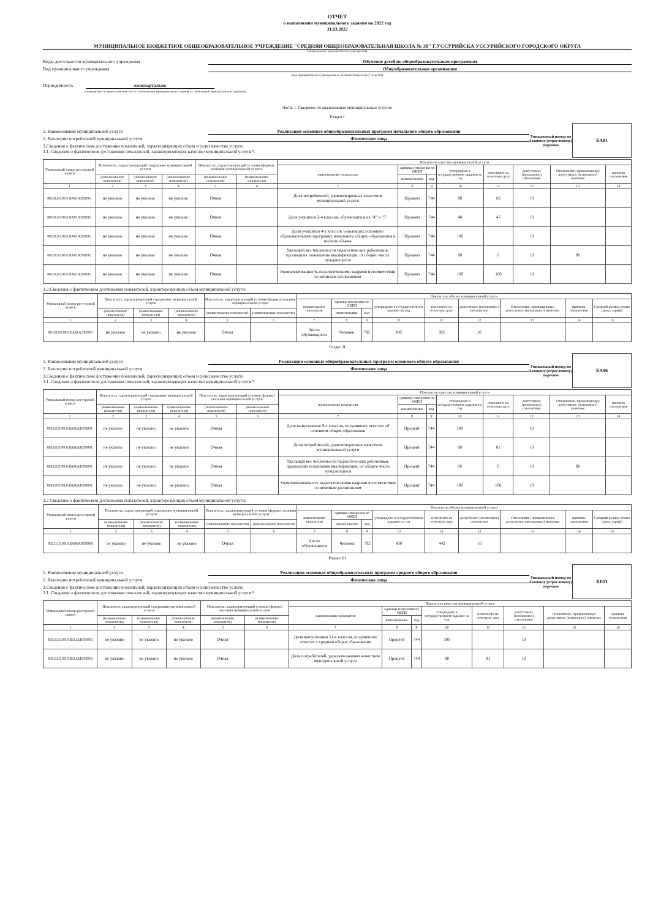ОТЧЕТ
о выполнении муниципального задания на 2022 год
31.03.2022
МУНИЦИПАЛЬНОЕ БЮДЖЕТНОЕ ОБЩЕОБРАЗОВАТЕЛЬНОЕ УЧРЕЖДЕНИЕ "СРЕДНЯЯ ОБЩЕОБРАЗОВАТЕЛЬНАЯ ШКОЛА № 30" Г.УССУРИЙСКА УССУРИЙСКОГО ГОРОДСКОГО ОКРУГА
(наименование муниципального учреждения)
Виды деятельности муниципального учреждения Обучение детей по общеобразовательным программам
Вид муниципального учреждения Общеобразовательная организация
(вид муниципального учреждения из базового (отраслевого ) перечня)
Периодичность ежеквартально
(периодичность предоставления отчета о выполнении муниципального задания, установленной муниципальным заданием)
Часть 1. Сведения об оказываемых муниципальных услугах
Раздел I
1. Наименование муниципальной услуги Реализация основных общеобразовательных программ начального общего образования
2. Категории потребителей муниципальной услуги Физические лица
3.Сведения о фактическом достижении показателей, характеризующих объем и (или) качество услуги
3.1. Сведения о фактическом достижении показателей, характеризующих качество муниципальной услуги*:
Уникальный номер по базовому (отраслевому) перечню
БА81
| Уникальный номер реестровой записи | Показатель, характеризующий содержание муниципальной услуги | | | Показатель, характеризующий условия (формы) оказания муниципальной услуги | | Показатель качества муниципальной услуги | | | | | | | |
| --- | --- | --- | --- | --- | --- | --- | --- | --- | --- | --- | --- | --- | --- |
| | | | | | | наименование показателя | единица измерения по ОКЕИ | | утверждено в государственном задании на год | исполнено на отчетную дату | допустимое (возможное) отклонение | Отклонение, превышающее допустимое (возможное) значение | причина отклонения |
| | (наименование показателя) | (наименование показателя) | (наименование показателя) | (наименование показателя) | (наименование показателя) | | наименование | код | | | | | |
| 1 | 2 | 3 | 4 | 5 | 6 | 7 | 8 | 9 | 10 | 11 | 12 | 13 | 14 |
| 801012О.99.0.БА81АЭ92001 | не указано | не указано | не указано | Очная | | Доля потребителей, удовлетворенных качеством муниципальной услуги | Процент | 744 | 80 | 82 | 10 | | |
| 801012О.99.0.БА81АЭ92001 | не указано | не указано | не указано | Очная | | Доля учащихся 2-4 классов, обучающихся на "4" и "5" | Процент | 744 | 40 | 47 | 10 | | |
| 801012О.99.0.БА81АЭ92001 | не указано | не указано | не указано | Очная | | Доля учащихся 4-х классов, освоивших основную образовательную программу начального общего образования в полном объеме | Процент | 744 | 100 | | 10 | | |
| 801012О.99.0.БА81АЭ92001 | не указано | не указано | не указано | Очная | | Удельный вес численности педагогических работников, прошедших повышение квалификации, от общего числа нуждающихся | Процент | 744 | 80 | 0 | 10 | 90 | |
| 801012О.99.0.БА81АЭ92001 | не указано | не указано | не указано | Очная | | Укомплектованность педагогическими кадрами в соответствии со штатным расписанием | Процент | 744 | 100 | 100 | 10 | | |
3.2.Сведения о фактическом достижении показателей, характерезующих объем муниципальной услуги:
| Уникальный номер реестровой записи | Показатель, характеризующий содержание муниципальной услуги | | | Показатель, характеризующий условия (формы) оказания муниципальной услуги | | Показатель объема муниципальной услуги | | | | | | | | |
| --- | --- | --- | --- | --- | --- | --- | --- | --- | --- | --- | --- | --- | --- | --- |
| | | | | | | наименование показателя | единица измерения по ОКЕИ | | утверждено в государственном задании на год | исполнено на отчетную дату | допустимое (возможное) отклонение | Отклонение, превышающее допустимое (возможное) значение | причина отклонения | Средний размер платы (цена, тариф) |
| | (наименование показателя) | (наименование показателя) | (наименование показателя) | (наименование показателя) | (наименование показателя) | | наименование | код | | | | | | |
| 1 | 2 | 3 | 4 | 5 | 6 | 7 | 8 | 9 | 10 | 11 | 12 | 13 | 14 | 15 |
| 801012О.99.0.БА81АЭ92001 | не указано | не указано | не указано | Очная | | Число обучающихся | Человек | 792 | 380 | 392 | 10 | | | |
Раздел II
1. Наименование муниципальной услуги Реализация основных общеобразовательных программ основного общего образования
2. Категории потребителей муниципальной услуги Физические лица
3.Сведения о фактическом достижении показателей, характеризующих объем и (или) качество услуги
3.1. Сведения о фактическом достижении показателей, характеризующих качество муниципальной услуги*:
Уникальный номер по базовому (отраслевому) перечню
БА96
| Уникальный номер реестровой записи | Показатель, характеризующий содержание муниципальной услуги | | | Показатель, характеризующий условия (формы) оказания муниципальной услуги | | Показатель качества муниципальной услуги | | | | | | | |
| --- | --- | --- | --- | --- | --- | --- | --- | --- | --- | --- | --- | --- | --- |
| | | | | | | наименование показателя | единица измерения по ОКЕИ | | утверждено в государственном задании на год | исполнено на отчетную дату | допустимое (возможное) отклонение | Отклонение, превышающее допустимое (возможное) значение | причина отклонения |
| | (наименование показателя) | (наименование показателя) | (наименование показателя) | (наименование показателя) | (наименование показателя) | | наименование | код | | | | | |
| 1 | 2 | 3 | 4 | 5 | 6 | 7 | 8 | 9 | 10 | 11 | 12 | 13 | 14 |
| 802111О.99.0.БА96АЮ58001 | не указано | не указано | не указано | Очная | | Доля выпускников 9-х классов, получивших аттестат об основном общем образовании | Процент | 744 | 100 | | 10 | | |
| 802111О.99.0.БА96АЮ58001 | не указано | не указано | не указано | Очная | | Доля потребителей, удовлетворенных качеством муниципальной услуги | Процент | 744 | 80 | 81 | 10 | | |
| 802111О.99.0.БА96АЮ58001 | не указано | не указано | не указано | Очная | | Удельный вес численности педагогических работников, прошедших повышение квалификации, от общего числа нуждающихся | Процент | 744 | 80 | 0 | 10 | 90 | |
| 802111О.99.0.БА96АЮ58001 | не указано | не указано | не указано | Очная | | Укомплектованность педагогическими кадрами в соответствии со штатным расписанием | Процент | 744 | 100 | 100 | 10 | | |
3.2 Сведения о фактическом достижении показателей, характерезующих объем муниципальной услуги:
| Уникальный номер реестровой записи | Показатель, характеризующий содержание муниципальной услуги | | | Показатель, характеризующий условия (формы) оказания муниципальной услуги | | Показатель объема муниципальной услуги | | | | | | | | |
| --- | --- | --- | --- | --- | --- | --- | --- | --- | --- | --- | --- | --- | --- | --- |
| | | | | | | наименование показателя | единица измерения по ОКЕИ | | утверждено в государственном задании на год | исполнено на отчетную дату | допустимое (возможное) отклонение | Отклонение, превышающее допустимое (возможное) значение | причина отклонения | Средний размер платы (цена, тариф) |
| | (наименование показателя) | (наименование показателя) | (наименование показателя) | (наименование показателя) | (наименование показателя) | | наименование | код | | | | | | |
| 1 | 2 | 3 | 4 | 5 | 6 | 7 | 8 | 9 | 10 | 11 | 12 | 13 | 14 | 15 |
| 802111О.99.0.БА96АЮ58001 | не указано | не указано | не указано | Очная | | Число обучающихся | Человек | 792 | 430 | 442 | 10 | | | |
Раздел III
1. Наименование муниципальной услуги Реализация основных общеобразовательных программ среднего общего образования
2. Категории потребителей муниципальной услуги Физические лица
3.Сведения о фактическом достижении показателей, характеризующих объем и (или) качество услуги
3.1. Сведения о фактическом достижении показателей, характеризующих качество муниципальной услуги*:
Уникальный номер по базовому (отраслевому) перечню
ББ11
| Уникальный номер реестровой записи | Показатель, характеризующий содержание муниципальной услуги | | | Показатель, характеризующий условия (формы) оказания муниципальной услуги | | Показатель качества муниципальной услуги | | | | | | | |
| --- | --- | --- | --- | --- | --- | --- | --- | --- | --- | --- | --- | --- | --- |
| | | | | | | наименование показателя | единица измерения по ОКЕИ | | утверждено в государственном задании на год | исполнено на отчетную дату | допустимое (возможное) отклонение | Отклонение, превышающее допустимое (возможное) значение | причина отклонения |
| | (наименование показателя) | (наименование показателя) | (наименование показателя) | (наименование показателя) | (наименование показателя) | | наименование | код | | | | | |
| 1 | 2 | 3 | 4 | 5 | 6 | 7 | 8 | 9 | 10 | 11 | 12 | 13 | 14 |
| 802112О.99.0.ББ11АЮ58001 | не указано | не указано | не указано | Очная | | Доля выпускников 11-х классов, получивших аттестат о среднем общем образовании | Процент | 744 | 100 | | 10 | | |
| 802112О.99.0.ББ11АЮ58001 | не указано | не указано | не указано | Очная | | Доля потребителей, удовлетворенных качеством муниципальной услуги | Процент | 744 | 80 | 81 | 10 | | |